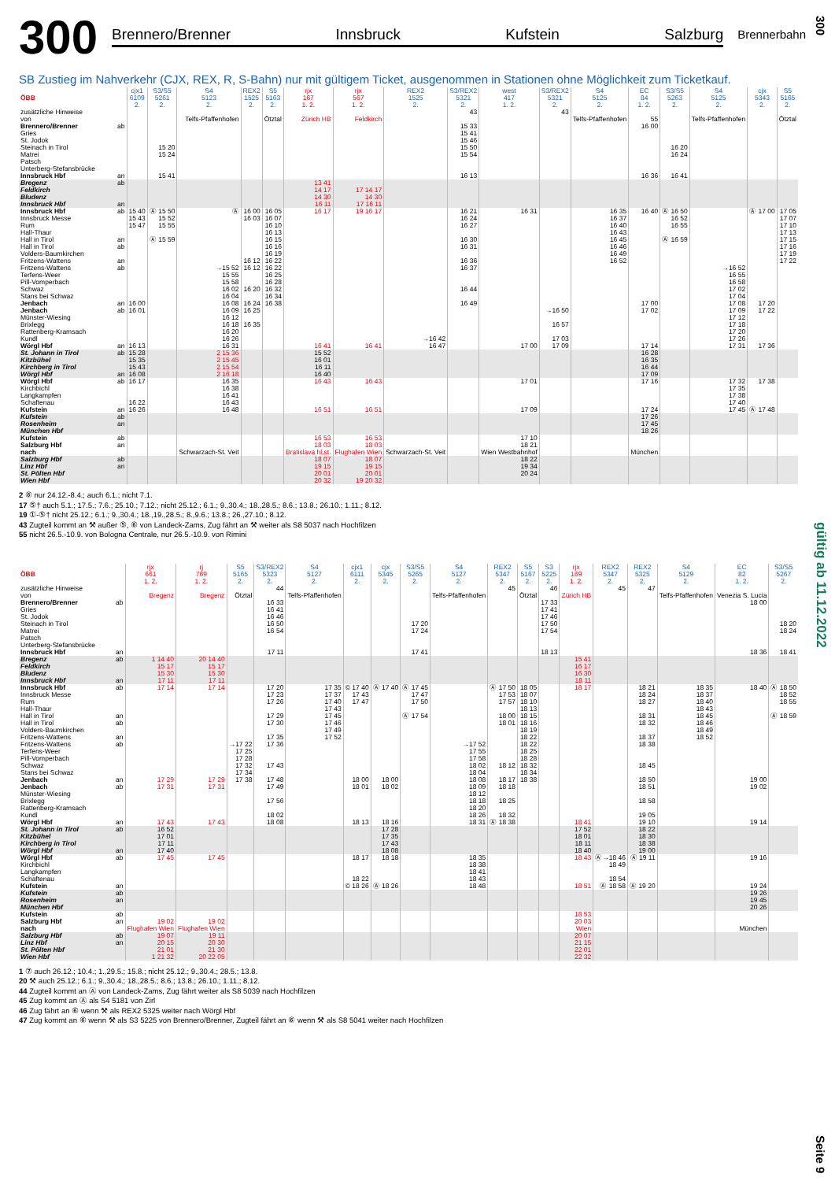300
Brennero/Brenner Innsbruck Kufstein Salzburg
Brennerbahn
SB Zustieg im Nahverkehr (CJX, REX, R, S-Bahn) nur mit gültigem Ticket, ausgenommen in Stationen ohne Möglichkeit zum Ticketkauf.
| ÖBB | | cjx1 6109 2. | S3/S5 5261 2. | S4 5123 2. | REX2 1525 2. | S5 5163 2. | rjx 167 1. 2. | rjx 567 1. 2. | REX2 1525 2. | S3/REX2 5321 2. | west 417 1. 2. | S3/REX2 5321 2. | S4 5125 2. | EC 84 1. 2. | S3/S5 5263 2. | S4 5125 2. | cjx 5343 2. | S5 5165 2. |
| zusätzliche Hinweise | | | | | | | | | | 43 | | 43 | | | | | | |
| von | | | | Telfs-Pfaffenhofen | | Ötztal | Zürich HB | Feldkirch | | | | | Telfs-Pfaffenhofen | 55 | | Telfs-Pfaffenhofen | | Ötztal |
| Brennero/Brenner | ab | | | | | | | | | 15 33 | | | | 16 00 | | | | |
| Gries | | | | | | | | | | 15 41 | | | | | | | | |
| St. Jodok | | | | | | | | | | 15 46 | | | | | | | | |
| Steinach in Tirol | | | 15 20 | | | | | | | 15 50 | | | | | 16 20 | | | |
| Matrei | | | 15 24 | | | | | | | 15 54 | | | | | 16 24 | | | |
| Patsch | | | | | | | | | | | | | | | | | | |
| Unterberg-Stefansbrücke | | | | | | | | | | | | | | | | | | |
| Innsbruck Hbf | an | | 15 41 | | | | | | | 16 13 | | | | 16 36 | 16 41 | | | |
| Bregenz | ab | | | | | | 13 41 | | | | | | | | | | | |
| Feldkirch | | | | | | | 14 17 | 17 14 17 | | | | | | | | | | |
| Bludenz | | | | | | | 14 30 | 14 30 | | | | | | | | | | |
| Innsbruck Hbf | an | | | | | | 16 11 | 17 16 11 | | | | | | | | | | |
| Innsbruck Hbf | ab | 15 40 | Ⓐ 15 50 | Ⓐ | 16 00 | 16 05 | 16 17 | 19 16 17 | | 16 21 | 16 31 | | 16 35 | 16 40 | Ⓐ 16 50 | | Ⓐ 17 00 | 17 05 |
| Innsbruck Messe | | 15 43 | 15 52 | | 16 03 | 16 07 | | | | 16 24 | | | 16 37 | | 16 52 | | | 17 07 |
| Rum | | 15 47 | 15 55 | | | 16 10 | | | | 16 27 | | | 16 40 | | 16 55 | | | 17 10 |
| Hall-Thaur | | | | | | 16 13 | | | | | | | 16 43 | | | | | 17 13 |
| Hall in Tirol | an | | Ⓐ 15 59 | | | 16 15 | | | | 16 30 | | | 16 45 | | Ⓐ 16 59 | | | 17 15 |
| Hall in Tirol | ab | | | | | 16 16 | | | | 16 31 | | | 16 46 | | | | | 17 16 |
| Volders-Baumkirchen | | | | | | 16 19 | | | | | | | 16 49 | | | | | 17 19 |
| Fritzens-Wattens | an | | | | 16 12 | 16 22 | | | | 16 36 | | | 16 52 | | | | | 17 22 |
| Fritzens-Wattens | ab | | | →15 52 | 16 12 | 16 22 | | | | 16 37 | | | | | | →16 52 | | |
| Terfens-Weer | | | | 15 55 | | 16 25 | | | | | | | | | | 16 55 | | |
| Pill-Vomperbach | | | | 15 58 | | 16 28 | | | | | | | | | | 16 58 | | |
| Schwaz | | | | 16 02 | 16 20 | 16 32 | | | | 16 44 | | | | | | 17 02 | | |
| Stans bei Schwaz | | | | 16 04 | | 16 34 | | | | | | | | | | 17 04 | | |
| Jenbach | an | 16 00 | | 16 08 | 16 24 | 16 38 | | | | 16 49 | | | | 17 00 | | 17 08 | 17 20 | |
| Jenbach | ab | 16 01 | | 16 09 | 16 25 | | | | | | | →16 50 | | 17 02 | | 17 09 | 17 22 | |
| Münster-Wiesing | | | | 16 12 | | | | | | | | | | | | 17 12 | | |
| Brixlegg | | | | 16 18 | 16 35 | | | | | | | 16 57 | | | | 17 18 | | |
| Rattenberg-Kramsach | | | | 16 20 | | | | | | | | | | | | 17 20 | | |
| Kundl | | | | 16 26 | | | | | →16 42 | | | 17 03 | | | | 17 26 | | |
| Wörgl Hbf | an | 16 13 | | 16 31 | | | 16 41 | 16 41 | 16 47 | | 17 00 | 17 09 | | 17 14 | | 17 31 | 17 36 | |
| St. Johann in Tirol | ab | 15 28 | | 2 15 36 | | | 15 52 | | | | | | | 16 28 | | | | |
| Kitzbühel | | 15 35 | | 2 15 45 | | | 16 01 | | | | | | | 16 35 | | | | |
| Kirchberg in Tirol | | 15 43 | | 2 15 54 | | | 16 11 | | | | | | | 16 44 | | | | |
| Wörgl Hbf | an | 16 08 | | 2 16 18 | | | 16 40 | | | | | | | 17 09 | | | | |
| Wörgl Hbf | ab | 16 17 | | 16 35 | | | 16 43 | 16 43 | | | 17 01 | | | 17 16 | | 17 32 | 17 38 | |
| Kirchbichl | | | | 16 38 | | | | | | | | | | | | 17 35 | | |
| Langkampfen | | | | 16 41 | | | | | | | | | | | | 17 38 | | |
| Schaftenau | | 16 22 | | 16 43 | | | | | | | | | | | | 17 40 | | |
| Kufstein | an | 16 26 | | 16 48 | | | 16 51 | 16 51 | | | 17 09 | | | 17 24 | | 17 45 | Ⓐ 17 48 | |
| Kufstein | ab | | | | | | | | | | | | | 17 26 | | | | |
| Rosenheim | an | | | | | | | | | | | | | 17 45 | | | | |
| München Hbf | | | | | | | | | | | | | | 18 26 | | | | |
| Kufstein | ab | | | | | | 16 53 | 16 53 | | | 17 10 | | | | | | | |
| Salzburg Hbf | an | | | | | | 18 03 | 18 03 | | | 18 21 | | | | | | | |
| nach | | | | Schwarzach-St. Veit | | | Bratislava hl.st. | Flughafen Wien | Schwarzach-St. Veit | | Wien Westbahnhof | | | München | | | | |
| Salzburg Hbf | ab | | | | | | 18 07 | 18 07 | | | 18 22 | | | | | | | |
| Linz Hbf | an | | | | | | 19 15 | 19 15 | | | 19 34 | | | | | | | |
| St. Pölten Hbf | | | | | | | 20 01 | 20 01 | | | 20 24 | | | | | | | |
| Wien Hbf | | | | | | | 20 32 | 19 20 32 | | | | | | | | | | |
2 ⑥ nur 24.12.-8.4.; auch 6.1.; nicht 7.1.
17 ⑤† auch 5.1.; 17.5.; 7.6.; 25.10.; 7.12.; nicht 25.12.; 6.1.; 9.,30.4.; 18.,28.5.; 8.6.; 13.8.; 26.10.; 1.11.; 8.12.
19 ①-⑤† nicht 25.12.; 6.1.; 9.,30.4.; 18.,19.,28.5.; 8.,9.6.; 13.8.; 26.,27.10.; 8.12.
43 Zugteil kommt an ⚒ außer ⑤, ⑥ von Landeck-Zams, Zug fährt an ⚒ weiter als S8 5037 nach Hochfilzen
55 nicht 26.5.-10.9. von Bologna Centrale, nur 26.5.-10.9. von Rimini
| ÖBB | | rjx 661 1. 2. | rj 769 1. 2. | S5 5165 2. | S3/REX2 5323 2. | S4 5127 2. | cjx1 6111 2. | cjx 5345 2. | S3/S5 5265 2. | S4 5127 2. | REX2 5347 2. | S5 5167 2. | S3 5225 2. | rjx 169 1. 2. | REX2 5347 2. | REX2 5325 2. | S4 5129 2. | EC 82 1. 2. | S3/S5 5267 2. |
| zusätzliche Hinweise | | | | | 44 | | | | | | 45 | | 46 | | 45 | 47 | | | |
| von | | Bregenz | Bregenz | Ötztal | | Telfs-Pfaffenhofen | | | | Telfs-Pfaffenhofen | | Ötztal | | Zürich HB | | | Telfs-Pfaffenhofen | Venezia S. Lucia | |
| Brennero/Brenner | ab | | | | 16 33 | | | | | | | | 17 33 | | | | | 18 00 | |
| Gries | | | | | 16 41 | | | | | | | | 17 41 | | | | | | |
| St. Jodok | | | | | 16 46 | | | | | | | | 17 46 | | | | | | |
| Steinach in Tirol | | | | | 16 50 | | | | 17 20 | | | | 17 50 | | | | | | 18 20 |
| Matrei | | | | | 16 54 | | | | 17 24 | | | | 17 54 | | | | | | 18 24 |
| Patsch | | | | | | | | | | | | | | | | | | | |
| Unterberg-Stefansbrücke | | | | | | | | | | | | | | | | | | | |
| Innsbruck Hbf | an | | | | 17 11 | | | | 17 41 | | | | 18 13 | | | | | 18 36 | 18 41 |
| Bregenz | ab | 1 14 40 | 20 14 40 | | | | | | | | | | | 15 41 | | | | | |
| Feldkirch | | 15 17 | 15 17 | | | | | | | | | | | 16 17 | | | | | |
| Bludenz | | 15 30 | 15 30 | | | | | | | | | | | 16 30 | | | | | |
| Innsbruck Hbf | an | 17 11 | 17 11 | | | | | | | | | | | 18 11 | | | | | |
| Innsbruck Hbf | ab | 17 14 | 17 14 | | 17 20 | 17 35 | © 17 40 | Ⓐ 17 40 | Ⓐ 17 45 | | Ⓐ 17 50 | 18 05 | | 18 17 | | 18 21 | 18 35 | 18 40 | Ⓐ 18 50 |
| Innsbruck Messe | | | | | 17 23 | 17 37 | 17 43 | | 17 47 | | 17 53 | 18 07 | | | | 18 24 | 18 37 | | 18 52 |
| Rum | | | | | 17 26 | 17 40 | 17 47 | | 17 50 | | 17 57 | 18 10 | | | | 18 27 | 18 40 | | 18 55 |
| Hall-Thaur | | | | | | 17 43 | | | | | | 18 13 | | | | | 18 43 | | |
| Hall in Tirol | an | | | | 17 29 | 17 45 | | | Ⓐ 17 54 | | 18 00 | 18 15 | | | | 18 31 | 18 45 | | Ⓐ 18 59 |
| Hall in Tirol | ab | | | | 17 30 | 17 46 | | | | | 18 01 | 18 16 | | | | 18 32 | 18 46 | | |
| Volders-Baumkirchen | | | | | | 17 49 | | | | | | 18 19 | | | | | 18 49 | | |
| Fritzens-Wattens | an | | | | 17 35 | 17 52 | | | | | | 18 22 | | | | 18 37 | 18 52 | | |
| Fritzens-Wattens | ab | | | →17 22 | 17 36 | | | | | →17 52 | | 18 22 | | | | 18 38 | | | |
| Terfens-Weer | | | | 17 25 | | | | | | 17 55 | | 18 25 | | | | | | | |
| Pill-Vomperbach | | | | 17 28 | | | | | | 17 58 | | 18 28 | | | | | | | |
| Schwaz | | | | 17 32 | 17 43 | | | | | 18 02 | 18 12 | 18 32 | | | | 18 45 | | | |
| Stans bei Schwaz | | | | 17 34 | | | | | | 18 04 | | 18 34 | | | | | | | |
| Jenbach | an | 17 29 | 17 29 | 17 38 | 17 48 | | 18 00 | 18 00 | | 18 08 | 18 17 | 18 38 | | | | 18 50 | | 19 00 | |
| Jenbach | ab | 17 31 | 17 31 | | 17 49 | | 18 01 | 18 02 | | 18 09 | 18 18 | | | | | 18 51 | | 19 02 | |
| Münster-Wiesing | | | | | | | | | | 18 12 | | | | | | | | | |
| Brixlegg | | | | | 17 56 | | | | | 18 18 | 18 25 | | | | | 18 58 | | | |
| Rattenberg-Kramsach | | | | | | | | | | 18 20 | | | | | | | | | |
| Kundl | | | | | 18 02 | | | | | 18 26 | 18 32 | | | | | 19 05 | | | |
| Wörgl Hbf | an | 17 43 | 17 43 | | 18 08 | | 18 13 | 18 16 | | 18 31 | Ⓐ 18 38 | | | 18 41 | | 19 10 | | 19 14 | |
| St. Johann in Tirol | ab | 16 52 | | | | | | 17 28 | | | | | | 17 52 | | 18 22 | | | |
| Kitzbühel | | 17 01 | | | | | | 17 35 | | | | | | 18 01 | | 18 30 | | | |
| Kirchberg in Tirol | | 17 11 | | | | | | 17 43 | | | | | | 18 11 | | 18 38 | | | |
| Wörgl Hbf | an | 17 40 | | | | | | 18 08 | | | | | | 18 40 | | 19 00 | | | |
| Wörgl Hbf | ab | 17 45 | 17 45 | | | | 18 17 | 18 18 | | 18 35 | | | | 18 43 | Ⓐ→18 46 | Ⓐ 19 11 | | 19 16 | |
| Kirchbichl | | | | | | | | | | 18 38 | | | | | 18 49 | | | | |
| Langkampfen | | | | | | | | | | 18 41 | | | | | | | | | |
| Schaftenau | | | | | | | 18 22 | | | 18 43 | | | | | 18 54 | | | | |
| Kufstein | an | | | | | | © 18 26 | Ⓐ 18 26 | | 18 48 | | | | 18 51 | Ⓐ 18 58 | Ⓐ 19 20 | | 19 24 | |
| Kufstein | ab | | | | | | | | | | | | | | | | | 19 26 | |
| Rosenheim | an | | | | | | | | | | | | | | | | | 19 45 | |
| München Hbf | | | | | | | | | | | | | | | | | | 20 26 | |
| Kufstein | ab | | | | | | | | | | | | | 18 53 | | | | | |
| Salzburg Hbf | an | 19 02 | 19 02 | | | | | | | | | | | 20 03 | | | | | |
| nach | | Flughafen Wien | Flughafen Wien | | | | | | | | | | | Wien | | | | München | |
| Salzburg Hbf | ab | 19 07 | 19 11 | | | | | | | | | | | 20 07 | | | | | |
| Linz Hbf | an | 20 15 | 20 30 | | | | | | | | | | | 21 15 | | | | | |
| St. Pölten Hbf | | 21 01 | 21 30 | | | | | | | | | | | 22 01 | | | | | |
| Wien Hbf | | 1 21 32 | 20 22 05 | | | | | | | | | | | 22 32 | | | | | |
1 ⑦ auch 26.12.; 10.4.; 1.,29.5.; 15.8.; nicht 25.12.; 9.,30.4.; 28.5.; 13.8.
20 ⚒ auch 25.12.; 6.1.; 9.,30.4.; 18.,28.5.; 8.6.; 13.8.; 26.10.; 1.11.; 8.12.
44 Zugteil kommt an Ⓐ von Landeck-Zams, Zug fährt weiter als S8 5039 nach Hochfilzen
45 Zug kommt an Ⓐ als S4 5181 von Zirl
46 Zug fährt an ⑥ wenn ⚒ als REX2 5325 weiter nach Wörgl Hbf
47 Zug kommt an ⑥ wenn ⚒ als S3 5225 von Brennero/Brenner, Zugteil fährt an ⑥ wenn ⚒ als S8 5041 weiter nach Hochfilzen
300
gültig ab 11.12.2022
Seite 9